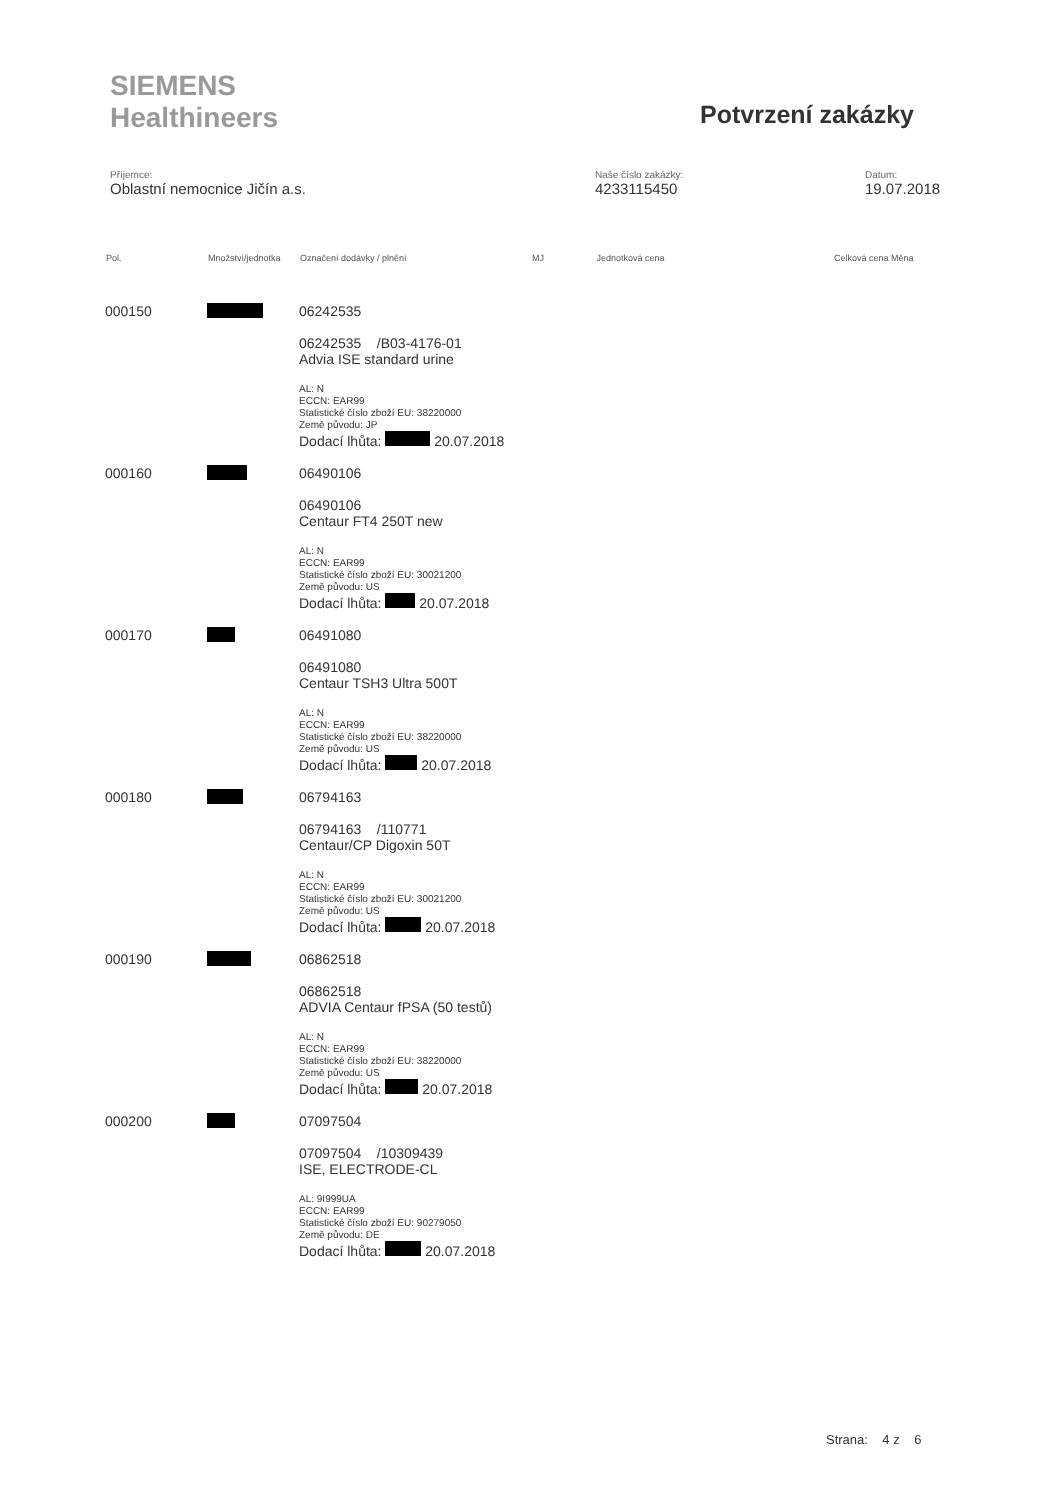SIEMENS
Healthineers
Potvrzení zakázky
Příjemce:
Oblastní nemocnice Jičín a.s.
Naše číslo zakázky:
4233115450
Datum:
19.07.2018
| Pol. | Množství/jednotka | Označení dodávky / plnění | MJ Jednotková cena | Celková cena Měna |
| --- | --- | --- | --- | --- |
| 000150 | | 06242535 06242535 /B03-4176-01 Advia ISE standard urine AL: N ECCN: EAR99 Statistické číslo zboží EU: 38220000 Země původu: JP Dodací lhůta: 20.07.2018 | | |
| 000160 | | 06490106 06490106 Centaur FT4 250T new AL: N ECCN: EAR99 Statistické číslo zboží EU: 30021200 Země původu: US Dodací lhůta: 20.07.2018 | | |
| 000170 | | 06491080 06491080 Centaur TSH3 Ultra 500T AL: N ECCN: EAR99 Statistické číslo zboží EU: 38220000 Země původu: US Dodací lhůta: 20.07.2018 | | |
| 000180 | | 06794163 06794163 /110771 Centaur/CP Digoxin 50T AL: N ECCN: EAR99 Statistické číslo zboží EU: 30021200 Země původu: US Dodací lhůta: 20.07.2018 | | |
| 000190 | | 06862518 06862518 ADVIA Centaur fPSA (50 testů) AL: N ECCN: EAR99 Statistické číslo zboží EU: 38220000 Země původu: US Dodací lhůta: 20.07.2018 | | |
| 000200 | | 07097504 07097504 /10309439 ISE, ELECTRODE-CL AL: 9I999UA ECCN: EAR99 Statistické číslo zboží EU: 90279050 Země původu: DE Dodací lhůta: 20.07.2018 | | |
Strana: 4 z 6